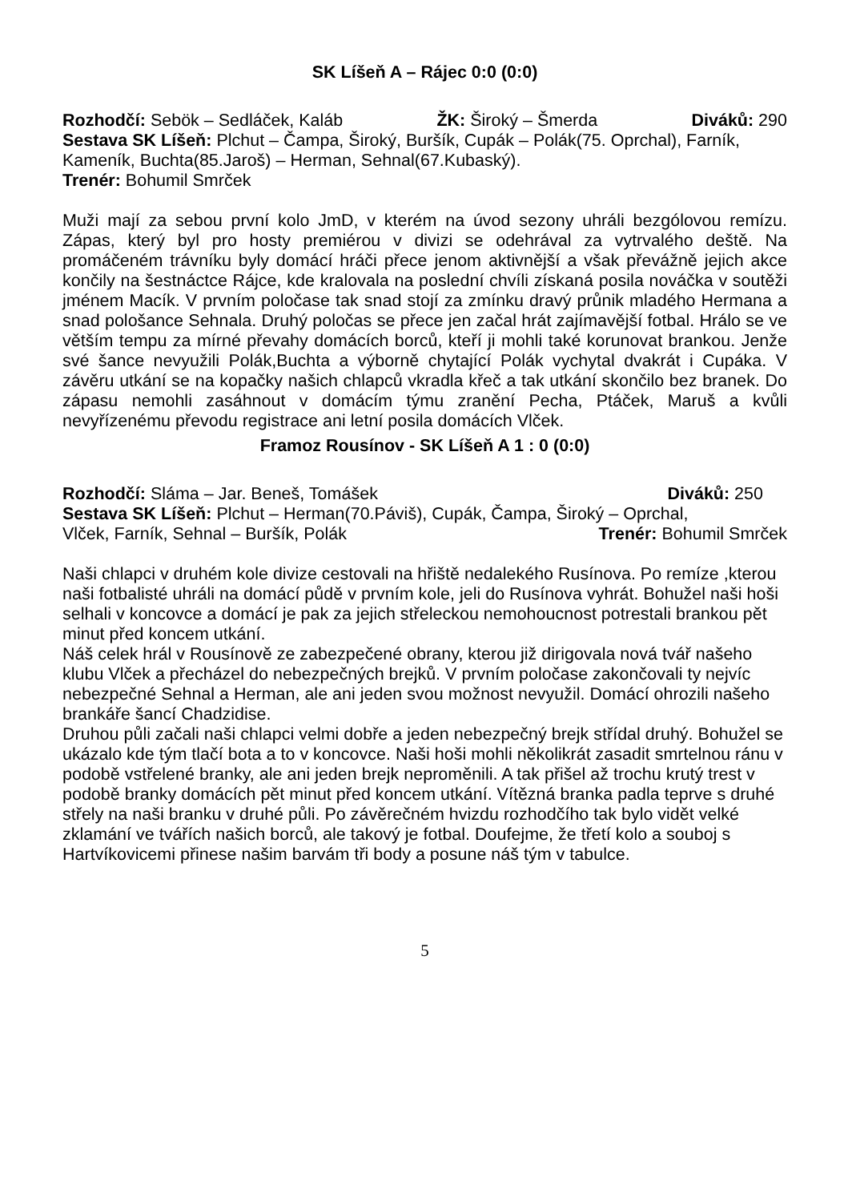SK Líšeň A – Rájec 0:0 (0:0)
Rozhodčí: Sebök – Sedláček, Kaláb ŽK: Široký – Šmerda Diváků: 290
Sestava SK Líšeň: Plchut – Čampa, Široký, Buršík, Cupák – Polák(75. Oprchal), Farník, Kameník, Buchta(85.Jaroš) – Herman, Sehnal(67.Kubaský).
Trenér: Bohumil Smrček
Muži mají za sebou první kolo JmD, v kterém na úvod sezony uhráli bezgólovou remízu. Zápas, který byl pro hosty premiérou v divizi se odehrával za vytrvalého deště. Na promáčeném trávníku byly domácí hráči přece jenom aktivnější a však převážně jejich akce končily na šestnáctce Rájce, kde kralovala na poslední chvíli získaná posila nováčka v soutěži jménem Macík. V prvním poločase tak snad stojí za zmínku dravý průnik mladého Hermana a snad pološance Sehnala. Druhý poločas se přece jen začal hrát zajímavější fotbal. Hrálo se ve větším tempu za mírné převahy domácích borců, kteří ji mohli také korunovat brankou. Jenže své šance nevyužili Polák,Buchta a výborně chytající Polák vychytal dvakrát i Cupáka. V závěru utkání se na kopačky našich chlapců vkradla křeč a tak utkání skončilo bez branek. Do zápasu nemohli zasáhnout v domácím týmu zranění Pecha, Ptáček, Maruš a kvůli nevyřízenému převodu registrace ani letní posila domácích Vlček.
Framoz Rousínov - SK Líšeň A 1 : 0 (0:0)
Rozhodčí: Sláma – Jar. Beneš, Tomášek Diváků: 250
Sestava SK Líšeň: Plchut – Herman(70.Páviš), Cupák, Čampa, Široký – Oprchal,
Vlček, Farník, Sehnal – Buršík, Polák Trenér: Bohumil Smrček
Naši chlapci v druhém kole divize cestovali na hřiště nedalekého Rusínova. Po remíze ,kterou naši fotbalisté uhráli na domácí půdě v prvním kole, jeli do Rusínova vyhrát. Bohužel naši hoši selhali v koncovce a domácí je pak za jejich střeleckou nemohoucnost potrestali brankou pět minut před koncem utkání.
Náš celek hrál v Rousínově ze zabezpečené obrany, kterou již dirigovala nová tvář našeho klubu Vlček a přecházel do nebezpečných brejků. V prvním poločase zakončovali ty nejvíc nebezpečné Sehnal a Herman, ale ani jeden svou možnost nevyužil. Domácí ohrozili našeho brankáře šancí Chadzidise.
Druhou půli začali naši chlapci velmi dobře a jeden nebezpečný brejk střídal druhý. Bohužel se ukázalo kde tým tlačí bota a to v koncovce. Naši hoši mohli několikrát zasadit smrtelnou ránu v podobě vstřelené branky, ale ani jeden brejk neproměnili. A tak přišel až trochu krutý trest v podobě branky domácích pět minut před koncem utkání. Vítězná branka padla teprve s druhé střely na naši branku v druhé půli. Po závěrečném hvizdu rozhodčího tak bylo vidět velké zklamání ve tvářích našich borců, ale takový je fotbal. Doufejme, že třetí kolo a souboj s Hartvíkovicemi přinese našim barvám tři body a posune náš tým v tabulce.
5